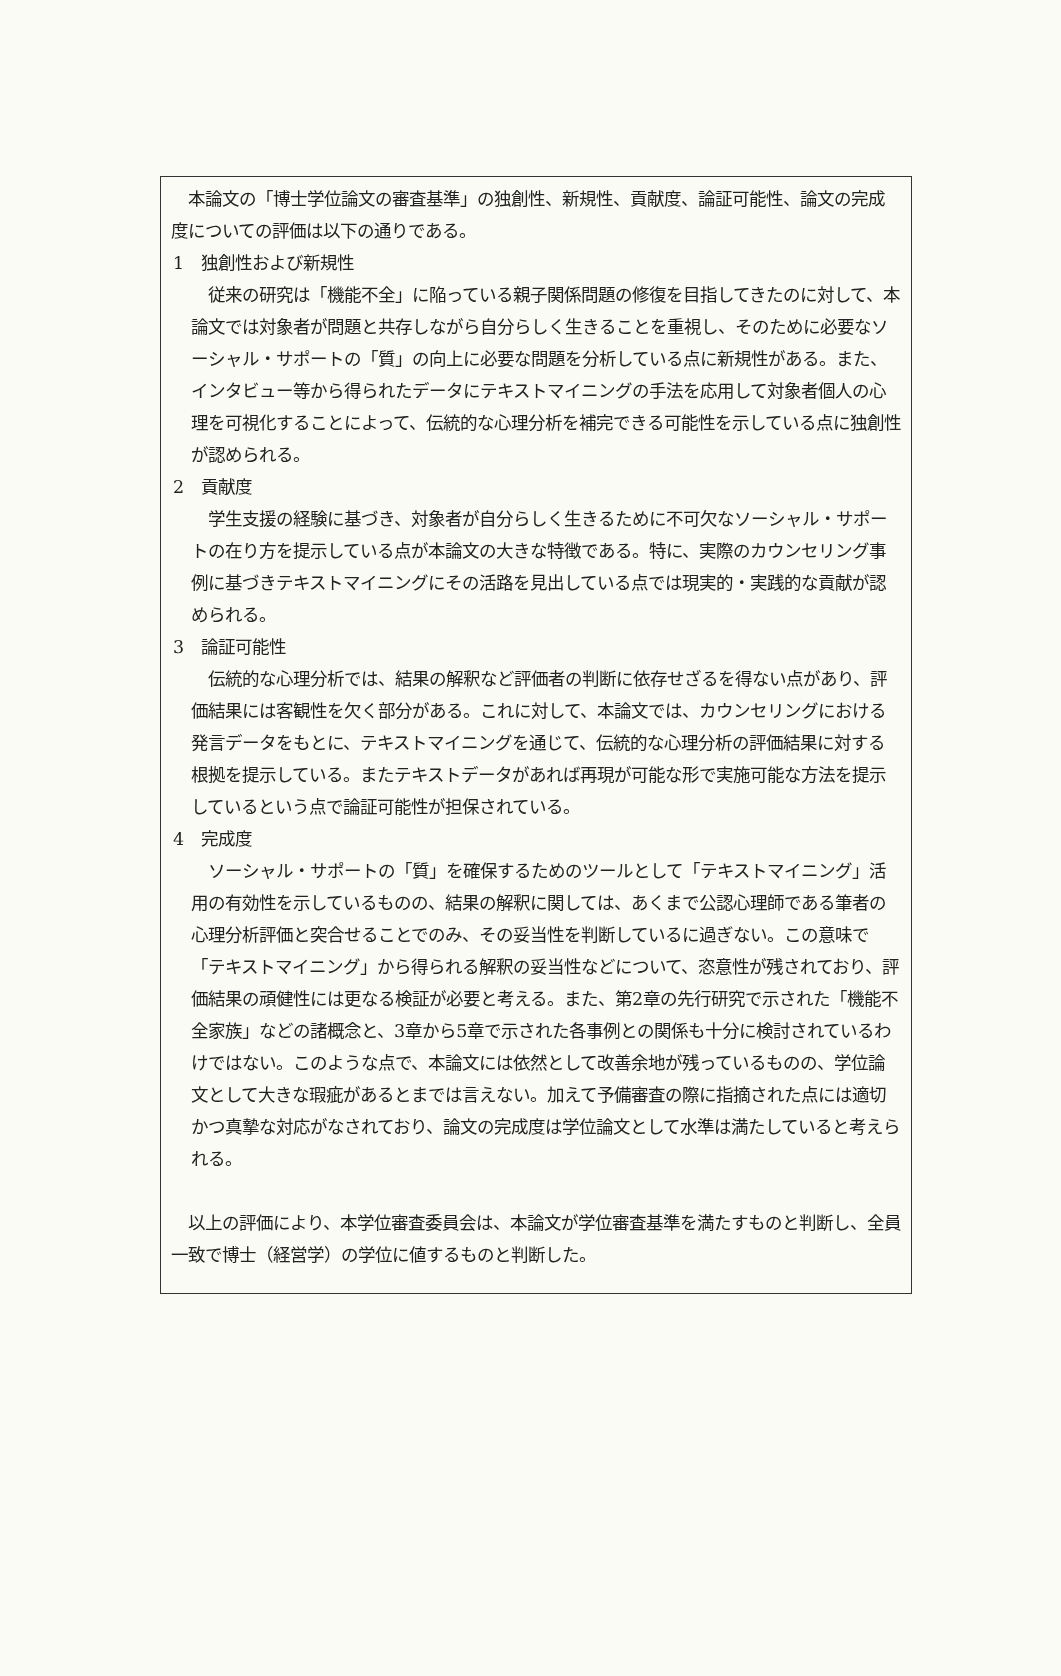本論文の「博士学位論文の審査基準」の独創性、新規性、貢献度、論証可能性、論文の完成度についての評価は以下の通りである。
1　独創性および新規性
　従来の研究は「機能不全」に陥っている親子関係問題の修復を目指してきたのに対して、本論文では対象者が問題と共存しながら自分らしく生きることを重視し、そのために必要なソーシャル・サポートの「質」の向上に必要な問題を分析している点に新規性がある。また、インタビュー等から得られたデータにテキストマイニングの手法を応用して対象者個人の心理を可視化することによって、伝統的な心理分析を補完できる可能性を示している点に独創性が認められる。
2　貢献度
　学生支援の経験に基づき、対象者が自分らしく生きるために不可欠なソーシャル・サポートの在り方を提示している点が本論文の大きな特徴である。特に、実際のカウンセリング事例に基づきテキストマイニングにその活路を見出している点では現実的・実践的な貢献が認められる。
3　論証可能性
　伝統的な心理分析では、結果の解釈など評価者の判断に依存せざるを得ない点があり、評価結果には客観性を欠く部分がある。これに対して、本論文では、カウンセリングにおける発言データをもとに、テキストマイニングを通じて、伝統的な心理分析の評価結果に対する根拠を提示している。またテキストデータがあれば再現が可能な形で実施可能な方法を提示しているという点で論証可能性が担保されている。
4　完成度
　ソーシャル・サポートの「質」を確保するためのツールとして「テキストマイニング」活用の有効性を示しているものの、結果の解釈に関しては、あくまで公認心理師である筆者の心理分析評価と突合せることでのみ、その妥当性を判断しているに過ぎない。この意味で「テキストマイニング」から得られる解釈の妥当性などについて、恣意性が残されており、評価結果の頑健性には更なる検証が必要と考える。また、第2章の先行研究で示された「機能不全家族」などの諸概念と、3章から5章で示された各事例との関係も十分に検討されているわけではない。このような点で、本論文には依然として改善余地が残っているものの、学位論文として大きな瑕疵があるとまでは言えない。加えて予備審査の際に指摘された点には適切かつ真摯な対応がなされており、論文の完成度は学位論文として水準は満たしていると考えられる。
　以上の評価により、本学位審査委員会は、本論文が学位審査基準を満たすものと判断し、全員一致で博士（経営学）の学位に値するものと判断した。